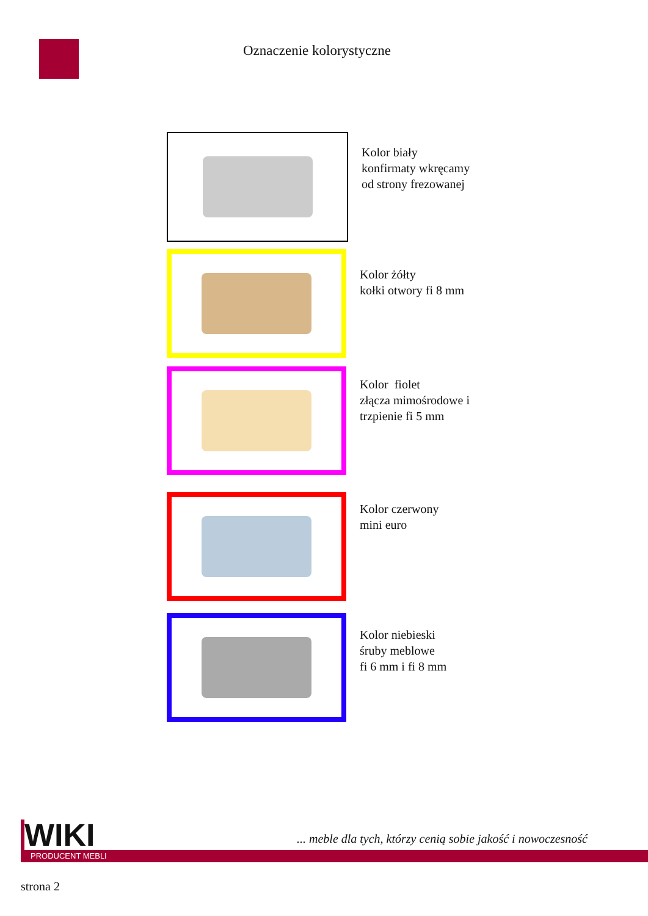Oznaczenie kolorystyczne
Kolor biały
konfirmaty wkręcamy
od strony frezowanej
Kolor żółty
kołki otwory fi 8 mm
Kolor fiolet
złącza mimośrodowe i
trzpienie fi 5 mm
Kolor czerwony
mini euro
Kolor niebieski
śruby meblowe
fi 6 mm i fi 8 mm
WIKI
... meble dla tych, którzy cenią sobie jakość i nowoczesność
PRODUCENT MEBLI
strona 2